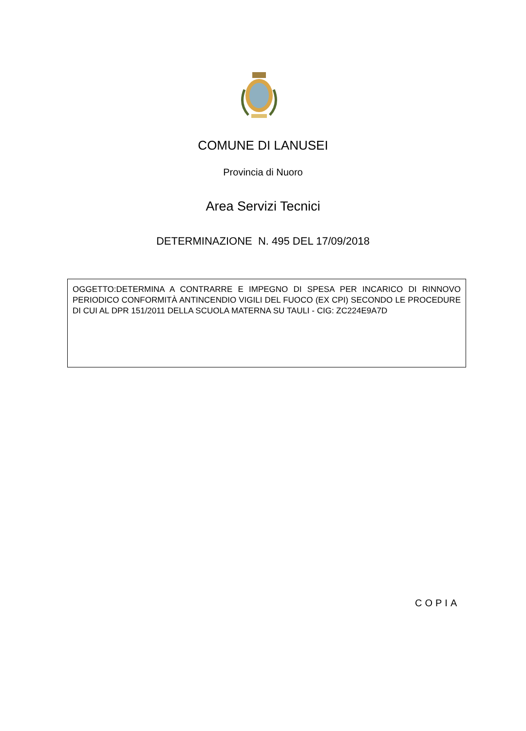COMUNE DI LANUSEI
Provincia di Nuoro
Area Servizi Tecnici
DETERMINAZIONE N. 495 DEL 17/09/2018
OGGETTO:DETERMINA A CONTRARRE E IMPEGNO DI SPESA PER INCARICO DI RINNOVO PERIODICO CONFORMITÀ ANTINCENDIO VIGILI DEL FUOCO (EX CPI) SECONDO LE PROCEDURE DI CUI AL DPR 151/2011 DELLA SCUOLA MATERNA SU TAULI - CIG: ZC224E9A7D
COPIA